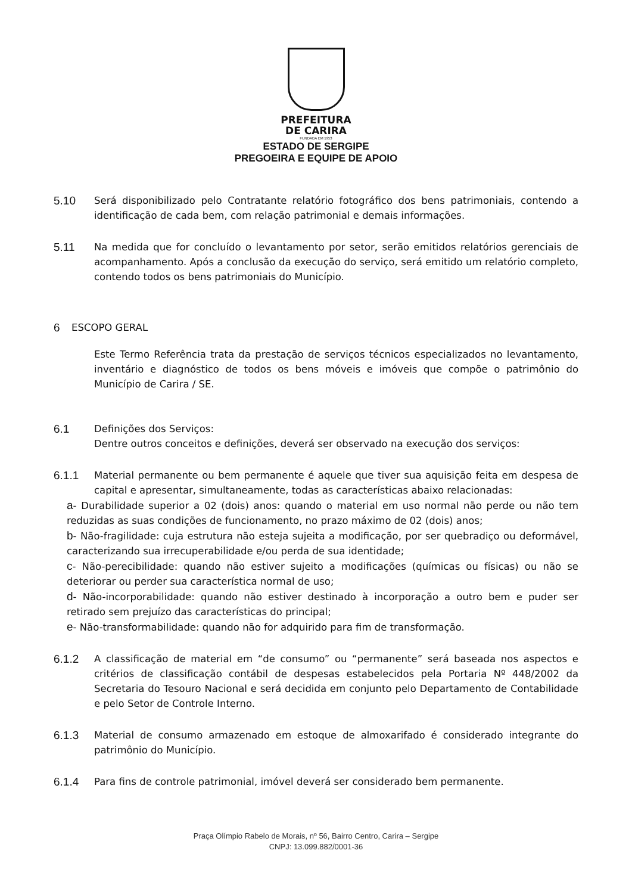PREFEITURA
DE CARIRA
FUNDADA EM 1953
ESTADO DE SERGIPE
PREGOEIRA E EQUIPE DE APOIO
5.10
Será disponibilizado pelo Contratante relatório fotográfico dos bens patrimoniais, contendo a identificação de cada bem, com relação patrimonial e demais informações.
5.11
Na medida que for concluído o levantamento por setor, serão emitidos relatórios gerenciais de acompanhamento. Após a conclusão da execução do serviço, será emitido um relatório completo, contendo todos os bens patrimoniais do Município.
6
ESCOPO GERAL
Este Termo Referência trata da prestação de serviços técnicos especializados no levantamento, inventário e diagnóstico de todos os bens móveis e imóveis que compõe o patrimônio do Município de Carira / SE.
6.1
Definições dos Serviços:
Dentre outros conceitos e definições, deverá ser observado na execução dos serviços:
6.1.1
Material permanente ou bem permanente é aquele que tiver sua aquisição feita em despesa de capital e apresentar, simultaneamente, todas as características abaixo relacionadas:
a- Durabilidade superior a 02 (dois) anos: quando o material em uso normal não perde ou não tem reduzidas as suas condições de funcionamento, no prazo máximo de 02 (dois) anos;
b- Não-fragilidade: cuja estrutura não esteja sujeita a modificação, por ser quebradiço ou deformável, caracterizando sua irrecuperabilidade e/ou perda de sua identidade;
c- Não-perecibilidade: quando não estiver sujeito a modificações (químicas ou físicas) ou não se deteriorar ou perder sua característica normal de uso;
d- Não-incorporabilidade: quando não estiver destinado à incorporação a outro bem e puder ser retirado sem prejuízo das características do principal;
e- Não-transformabilidade: quando não for adquirido para fim de transformação.
6.1.2
A classificação de material em “de consumo” ou “permanente” será baseada nos aspectos e critérios de classificação contábil de despesas estabelecidos pela Portaria Nº 448/2002 da Secretaria do Tesouro Nacional e será decidida em conjunto pelo Departamento de Contabilidade e pelo Setor de Controle Interno.
6.1.3
Material de consumo armazenado em estoque de almoxarifado é considerado integrante do patrimônio do Município.
6.1.4
Para fins de controle patrimonial, imóvel deverá ser considerado bem permanente.
Praça Olímpio Rabelo de Morais, nº 56, Bairro Centro, Carira – Sergipe
CNPJ: 13.099.882/0001-36